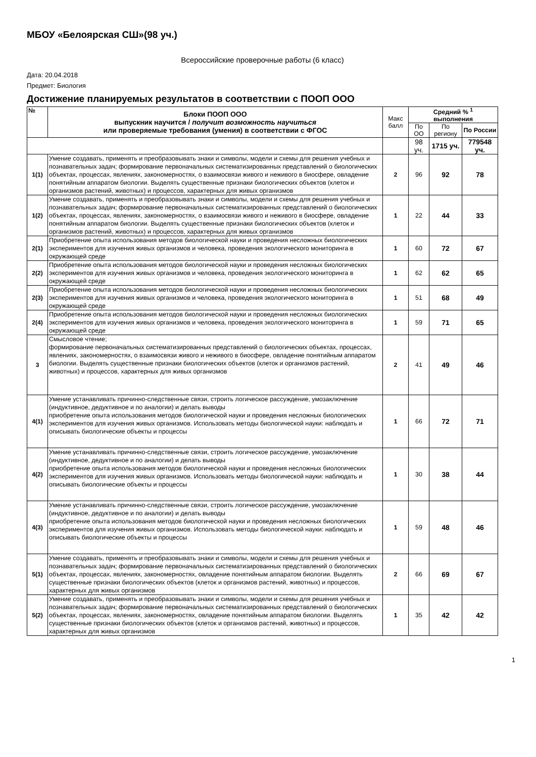МБОУ «Белоярская СШ»(98 уч.)
Всероссийские проверочные работы (6 класс)
Дата: 20.04.2018
Предмет: Биология
Достижение планируемых результатов в соответствии с ПООП ООО
| № | Блоки ПООП ООО выпускник научится / получит возможность научиться или проверяемые требования (умения) в соответствии с ФГОС | Макс балл | Средний % <sup>1</sup> выполнения | | |
| | | | По ОО | По региону | По России |
| | | | 98 уч. | 1715 уч. | 779548 уч. |
| 1(1) | Умение создавать, применять и преобразовывать знаки и символы, модели и схемы для решения учебных и познавательных задач; формирование первоначальных систематизированных представлений о биологических объектах, процессах, явлениях, закономерностях, о взаимосвязи живого и неживого в биосфере, овладение понятийным аппаратом биологии. Выделять существенные признаки биологических объектов (клеток и организмов растений, животных) и процессов, характерных для живых организмов | 2 | 96 | 92 | 78 |
| 1(2) | Умение создавать, применять и преобразовывать знаки и символы, модели и схемы для решения учебных и познавательных задач; формирование первоначальных систематизированных представлений о биологических объектах, процессах, явлениях, закономерностях, о взаимосвязи живого и неживого в биосфере, овладение понятийным аппаратом биологии. Выделять существенные признаки биологических объектов (клеток и организмов растений, животных) и процессов, характерных для живых организмов | 1 | 22 | 44 | 33 |
| 2(1) | Приобретение опыта использования методов биологической науки и проведения несложных биологических экспериментов для изучения живых организмов и человека, проведения экологического мониторинга в окружающей среде | 1 | 60 | 72 | 67 |
| 2(2) | Приобретение опыта использования методов биологической науки и проведения несложных биологических экспериментов для изучения живых организмов и человека, проведения экологического мониторинга в окружающей среде | 1 | 62 | 62 | 65 |
| 2(3) | Приобретение опыта использования методов биологической науки и проведения несложных биологических экспериментов для изучения живых организмов и человека, проведения экологического мониторинга в окружающей среде | 1 | 51 | 68 | 49 |
| 2(4) | Приобретение опыта использования методов биологической науки и проведения несложных биологических экспериментов для изучения живых организмов и человека, проведения экологического мониторинга в окружающей среде | 1 | 59 | 71 | 65 |
| 3 | Смысловое чтение; формирование первоначальных систематизированных представлений о биологических объектах, процессах, явлениях, закономерностях, о взаимосвязи живого и неживого в биосфере, овладение понятийным аппаратом биологии. Выделять существенные признаки биологических объектов (клеток и организмов растений, животных) и процессов, характерных для живых организмов | 2 | 41 | 49 | 46 |
| 4(1) | Умение устанавливать причинно-следственные связи, строить логическое рассуждение, умозаключение (индуктивное, дедуктивное и по аналогии) и делать выводы приобретение опыта использования методов биологической науки и проведения несложных биологических экспериментов для изучения живых организмов. Использовать методы биологической науки: наблюдать и описывать биологические объекты и процессы | 1 | 66 | 72 | 71 |
| 4(2) | Умение устанавливать причинно-следственные связи, строить логическое рассуждение, умозаключение (индуктивное, дедуктивное и по аналогии) и делать выводы приобретение опыта использования методов биологической науки и проведения несложных биологических экспериментов для изучения живых организмов. Использовать методы биологической науки: наблюдать и описывать биологические объекты и процессы | 1 | 30 | 38 | 44 |
| 4(3) | Умение устанавливать причинно-следственные связи, строить логическое рассуждение, умозаключение (индуктивное, дедуктивное и по аналогии) и делать выводы приобретение опыта использования методов биологической науки и проведения несложных биологических экспериментов для изучения живых организмов. Использовать методы биологической науки: наблюдать и описывать биологические объекты и процессы | 1 | 59 | 48 | 46 |
| 5(1) | Умение создавать, применять и преобразовывать знаки и символы, модели и схемы для решения учебных и познавательных задач; формирование первоначальных систематизированных представлений о биологических объектах, процессах, явлениях, закономерностях, овладение понятийным аппаратом биологии. Выделять существенные признаки биологических объектов (клеток и организмов растений, животных) и процессов, характерных для живых организмов | 2 | 66 | 69 | 67 |
| 5(2) | Умение создавать, применять и преобразовывать знаки и символы, модели и схемы для решения учебных и познавательных задач; формирование первоначальных систематизированных представлений о биологических объектах, процессах, явлениях, закономерностях, овладение понятийным аппаратом биологии. Выделять существенные признаки биологических объектов (клеток и организмов растений, животных) и процессов, характерных для живых организмов | 1 | 35 | 42 | 42 |
1